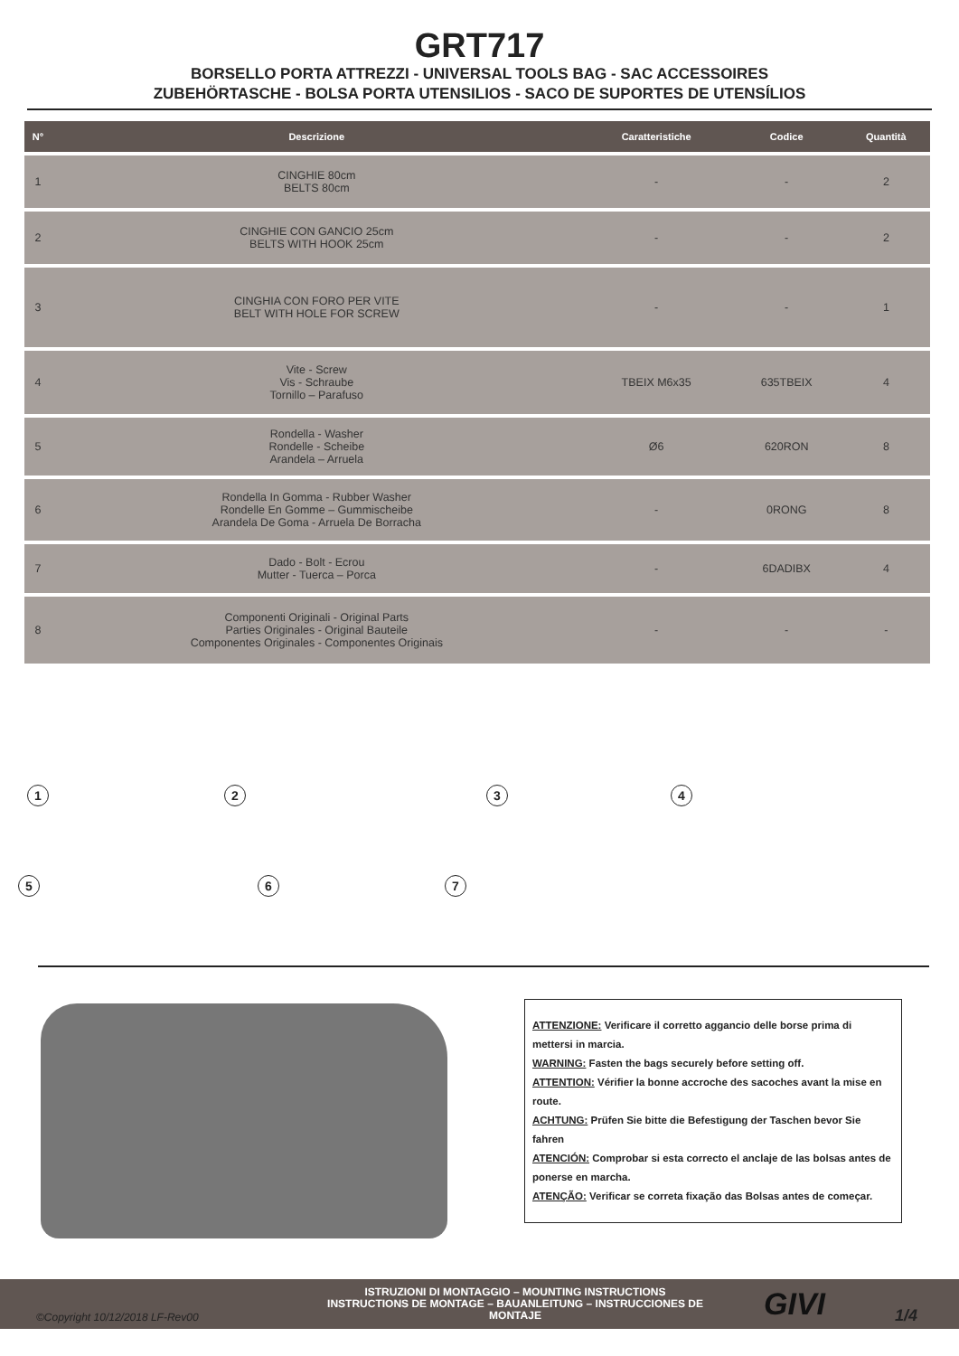GRT717
BORSELLO PORTA ATTREZZI - UNIVERSAL TOOLS BAG - SAC ACCESSOIRES
ZUBEHÖRTASCHE - BOLSA PORTA UTENSILIOS - SACO DE SUPORTES DE UTENSÍLIOS
| N° | Descrizione | Caratteristiche | Codice | Quantità |
| --- | --- | --- | --- | --- |
| 1 | CINGHIE 80cm BELTS 80cm | - | - | 2 |
| 2 | CINGHIE CON GANCIO 25cm BELTS WITH HOOK 25cm | - | - | 2 |
| 3 | CINGHIA CON FORO PER VITE BELT WITH HOLE FOR SCREW | - | - | 1 |
| 4 | Vite - Screw Vis - Schraube Tornillo – Parafuso | TBEIX M6x35 | 635TBEIX | 4 |
| 5 | Rondella - Washer Rondelle - Scheibe Arandela – Arruela | Ø6 | 620RON | 8 |
| 6 | Rondella In Gomma - Rubber Washer Rondelle En Gomme – Gummischeibe Arandela De Goma - Arruela De Borracha | - | 0RONG | 8 |
| 7 | Dado - Bolt - Ecrou Mutter - Tuerca – Porca | - | 6DADIBX | 4 |
| 8 | Componenti Originali - Original Parts Parties Originales - Original Bauteile Componentes Originales - Componentes Originais | - | - | - |
1 2 3 4
5 6 7
ATTENZIONE: Verificare il corretto aggancio delle borse prima di mettersi in marcia.
WARNING: Fasten the bags securely before setting off.
ATTENTION: Vérifier la bonne accroche des sacoches avant la mise en route.
ACHTUNG: Prüfen Sie bitte die Befestigung der Taschen bevor Sie fahren
ATENCIÓN: Comprobar si esta correcto el anclaje de las bolsas antes de ponerse en marcha.
ATENÇÃO: Verificar se correta fixação das Bolsas antes de começar.
©Copyright 10/12/2018 LF-Rev00
ISTRUZIONI DI MONTAGGIO – MOUNTING INSTRUCTIONS
INSTRUCTIONS DE MONTAGE – BAUANLEITUNG – INSTRUCCIONES DE MONTAJE
GIVI 1/4